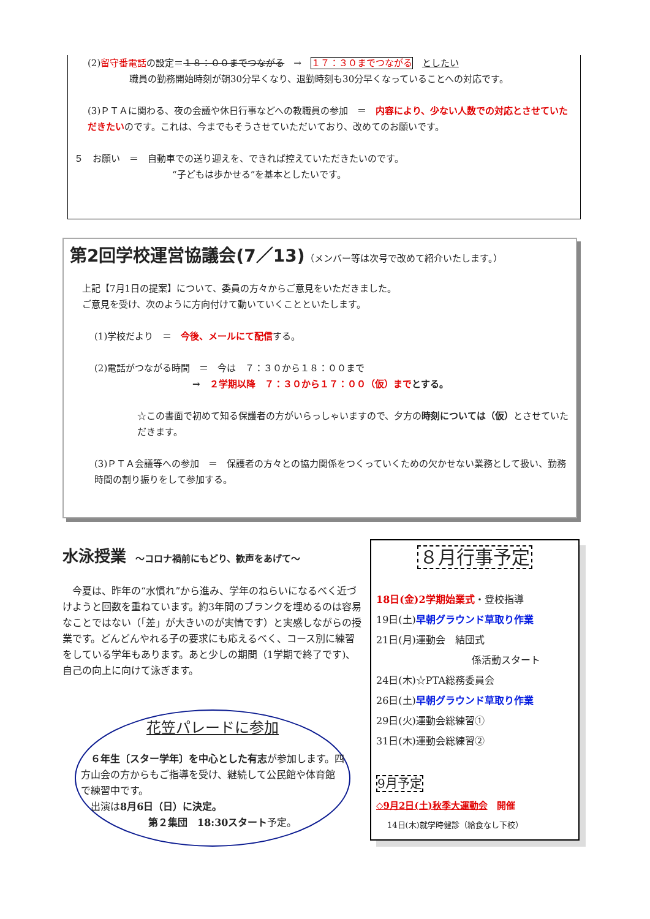(2)留守番電話の設定＝１８：００までつながる　→　１７：３０までつながる　としたい
職員の勤務開始時刻が朝30分早くなり、退勤時刻も30分早くなっていることへの対応です。
(3)ＰＴＡに関わる、夜の会議や休日行事などへの教職員の参加　＝　内容により、少ない人数での対応とさせていただきたいのです。これは、今までもそうさせていただいており、改めてのお願いです。
５　お願い　＝　自動車での送り迎えを、できれば控えていただきたいのです。
“子どもは歩かせる”を基本としたいです。
第2回学校運営協議会(7／13)（メンバー等は次号で改めて紹介いたします。）
上記【7月1日の提案】について、委員の方々からご意見をいただきました。
ご意見を受け、次のように方向付けて動いていくことといたします。
(1)学校だより　＝　今後、メールにて配信する。
(2)電話がつながる時間　＝　今は　７：３０から１８：００まで
→　２学期以降　７：３０から１７：００（仮）までとする。
☆この書面で初めて知る保護者の方がいらっしゃいますので、夕方の時刻については（仮）とさせていただきます。
(3)ＰＴＡ会議等への参加　＝　保護者の方々との協力関係をつくっていくための欠かせない業務として扱い、勤務時間の割り振りをして参加する。
水泳授業　～コロナ禍前にもどり、歓声をあげて～
　今夏は、昨年の“水慣れ”から進み、学年のねらいになるべく近づけようと回数を重ねています。約3年間のブランクを埋めるのは容易なことではない（「差」が大きいのが実情です）と実感しながらの授業です。どんどんやれる子の要求にも応えるべく、コース別に練習をしている学年もあります。あと少しの期間（1学期で終了です)、自己の向上に向けて泳ぎます。
花笠パレードに参加
　６年生〔スター学年〕を中心とした有志が参加します。四方山会の方からもご指導を受け、継続して公民館や体育館で練習中です。
　出演は8月6日（日）に決定。
第２集団　18:30スタート予定。
８月行事予定
18日(金)2学期始業式・登校指導
19日(土)早朝グラウンド草取り作業
21日(月)運動会　結団式
係活動スタート
24日(木)☆PTA総務委員会
26日(土)早朝グラウンド草取り作業
29日(火)運動会総練習①
31日(木)運動会総練習②
9月予定
◇9月2日(土)秋季大運動会　開催
14日(木)就学時健診（給食なし下校）